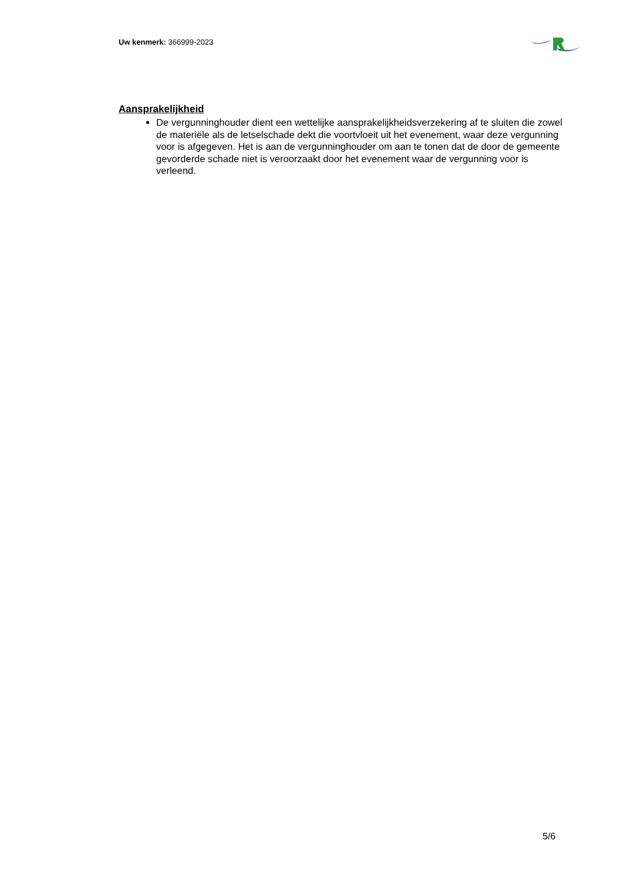Uw kenmerk: 366999-2023
Aansprakelijkheid
De vergunninghouder dient een wettelijke aansprakelijkheidsverzekering af te sluiten die zowel de materiële als de letselschade dekt die voortvloeit uit het evenement, waar deze vergunning voor is afgegeven. Het is aan de vergunninghouder om aan te tonen dat de door de gemeente gevorderde schade niet is veroorzaakt door het evenement waar de vergunning voor is verleend.
5/6